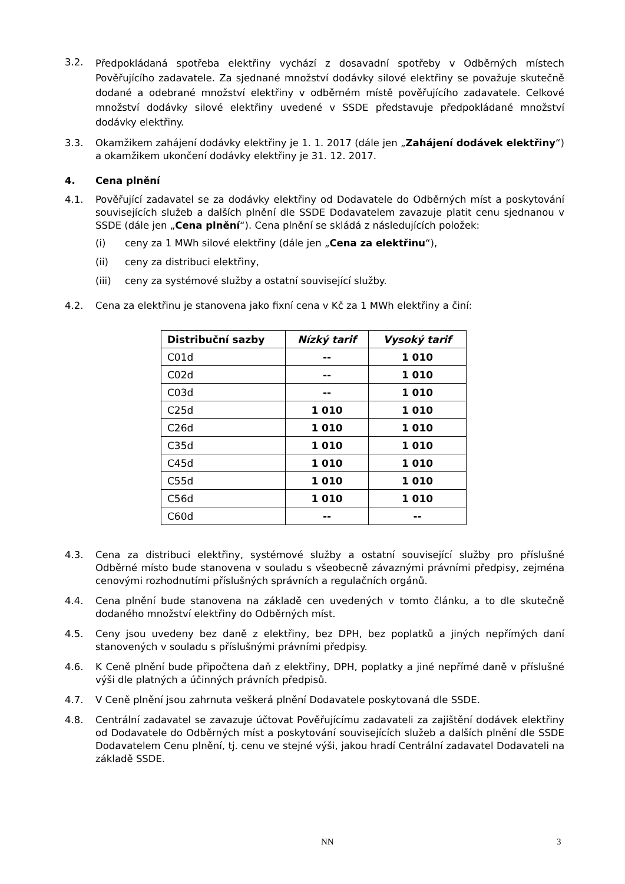3.2. Předpokládaná spotřeba elektřiny vychází z dosavadní spotřeby v Odběrných místech Pověřujícího zadavatele. Za sjednané množství dodávky silové elektřiny se považuje skutečně dodané a odebrané množství elektřiny v odběrném místě pověřujícího zadavatele. Celkové množství dodávky silové elektřiny uvedené v SSDE představuje předpokládané množství dodávky elektřiny.
3.3. Okamžikem zahájení dodávky elektřiny je 1. 1. 2017 (dále jen „Zahájení dodávek elektřiny“) a okamžikem ukončení dodávky elektřiny je 31. 12. 2017.
4. Cena plnění
4.1. Pověřující zadavatel se za dodávky elektřiny od Dodavatele do Odběrných míst a poskytování souvisejících služeb a dalších plnění dle SSDE Dodavatelem zavazuje platit cenu sjednanou v SSDE (dále jen „Cena plnění“). Cena plnění se skládá z následujících položek:
(i) ceny za 1 MWh silové elektřiny (dále jen „Cena za elektřinu“),
(ii) ceny za distribuci elektřiny,
(iii) ceny za systémové služby a ostatní související služby.
4.2. Cena za elektřinu je stanovena jako fixní cena v Kč za 1 MWh elektřiny a činí:
| Distribuční sazby | Nízký tarif | Vysoký tarif |
| --- | --- | --- |
| C01d | -- | 1 010 |
| C02d | -- | 1 010 |
| C03d | -- | 1 010 |
| C25d | 1 010 | 1 010 |
| C26d | 1 010 | 1 010 |
| C35d | 1 010 | 1 010 |
| C45d | 1 010 | 1 010 |
| C55d | 1 010 | 1 010 |
| C56d | 1 010 | 1 010 |
| C60d | -- | -- |
4.3. Cena za distribuci elektřiny, systémové služby a ostatní související služby pro příslušné Odběrné místo bude stanovena v souladu s všeobecně závaznými právními předpisy, zejména cenovými rozhodnutími příslušných správních a regulačních orgánů.
4.4. Cena plnění bude stanovena na základě cen uvedených v tomto článku, a to dle skutečně dodaného množství elektřiny do Odběrných míst.
4.5. Ceny jsou uvedeny bez daně z elektřiny, bez DPH, bez poplatků a jiných nepřímých daní stanovených v souladu s příslušnými právními předpisy.
4.6. K Ceně plnění bude připočtena daň z elektřiny, DPH, poplatky a jiné nepřímé daně v příslušné výši dle platných a účinných právních předpisů.
4.7. V Ceně plnění jsou zahrnuta veškerá plnění Dodavatele poskytovaná dle SSDE.
4.8. Centrální zadavatel se zavazuje účtovat Pověřujícímu zadavateli za zajištění dodávek elektřiny od Dodavatele do Odběrných míst a poskytování souvisejících služeb a dalších plnění dle SSDE Dodavatelem Cenu plnění, tj. cenu ve stejné výši, jakou hradí Centrální zadavatel Dodavateli na základě SSDE.
NN 3